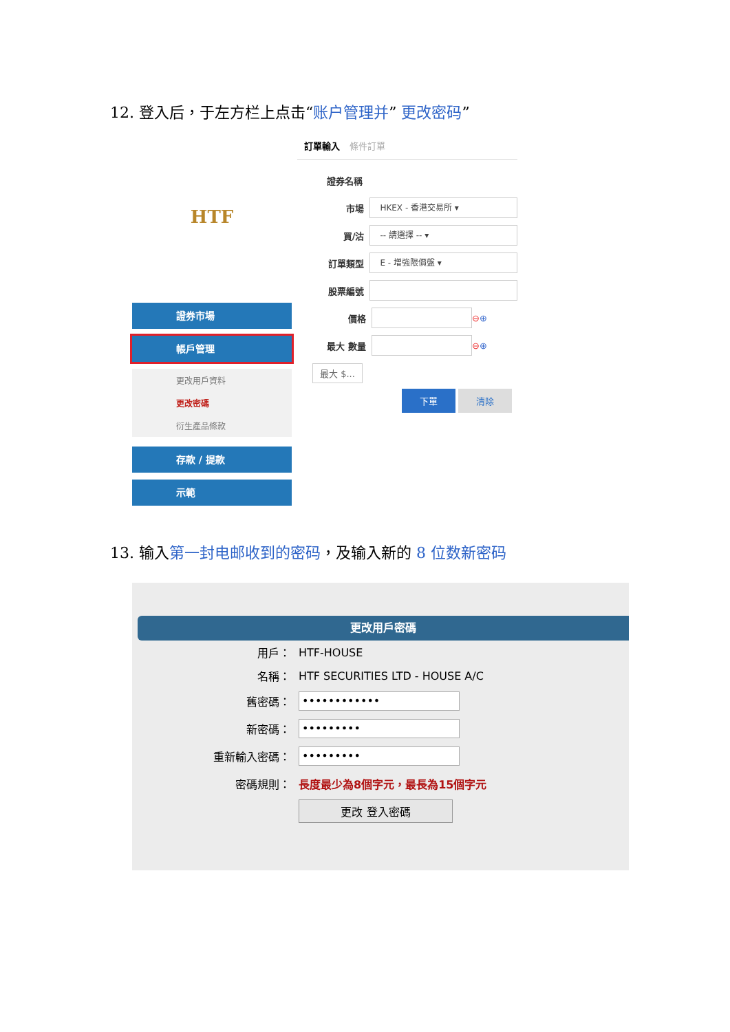12. 登入后，于左方栏上点击“账户管理并” 更改密码”
HTF
證券市場
帳戶管理
更改用戶資料
更改密碼
衍生產品條款
存款 / 提款
示範
訂單輸入 條件訂單
證券名稱
市場 HKEX - 香港交易所 ▾
買/沽 -- 請選擇 -- ▾
訂單類型 E - 增強限價盤 ▾
股票編號
價格 ⊖ ⊕
最大 數量 ⊖ ⊕
最大 $...
下單 清除
13. 输入第一封电邮收到的密码，及输入新的 8 位数新密码
更改用戶密碼
用戶： HTF-HOUSE
名稱： HTF SECURITIES LTD - HOUSE A/C
舊密碼： ••••••••••••
新密碼： •••••••••
重新輸入密碼： •••••••••
密碼規則： 長度最少為8個字元，最長為15個字元
更改 登入密碼